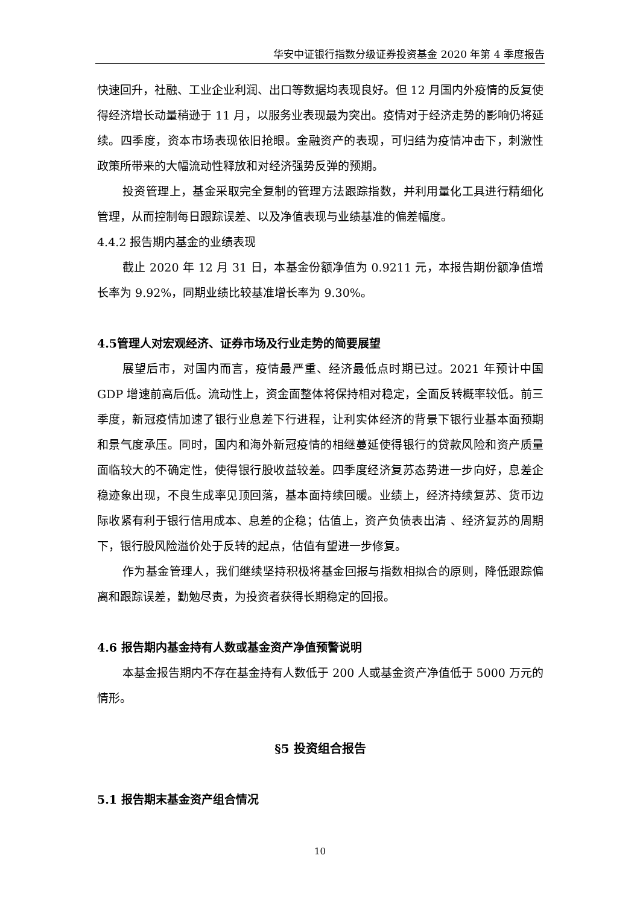华安中证银行指数分级证券投资基金 2020 年第 4 季度报告
快速回升，社融、工业企业利润、出口等数据均表现良好。但 12 月国内外疫情的反复使得经济增长动量稍逊于 11 月，以服务业表现最为突出。疫情对于经济走势的影响仍将延续。四季度，资本市场表现依旧抢眼。金融资产的表现，可归结为疫情冲击下，刺激性政策所带来的大幅流动性释放和对经济强势反弹的预期。
投资管理上，基金采取完全复制的管理方法跟踪指数，并利用量化工具进行精细化管理，从而控制每日跟踪误差、以及净值表现与业绩基准的偏差幅度。
4.4.2 报告期内基金的业绩表现
截止 2020 年 12 月 31 日，本基金份额净值为 0.9211 元，本报告期份额净值增长率为 9.92%，同期业绩比较基准增长率为 9.30%。
4.5管理人对宏观经济、证券市场及行业走势的简要展望
展望后市，对国内而言，疫情最严重、经济最低点时期已过。2021 年预计中国 GDP 增速前高后低。流动性上，资金面整体将保持相对稳定，全面反转概率较低。前三季度，新冠疫情加速了银行业息差下行进程，让利实体经济的背景下银行业基本面预期和景气度承压。同时，国内和海外新冠疫情的相继蔓延使得银行的贷款风险和资产质量面临较大的不确定性，使得银行股收益较差。四季度经济复苏态势进一步向好，息差企稳迹象出现，不良生成率见顶回落，基本面持续回暖。业绩上，经济持续复苏、货币边际收紧有利于银行信用成本、息差的企稳；估值上，资产负债表出清 、经济复苏的周期下，银行股风险溢价处于反转的起点，估值有望进一步修复。
作为基金管理人，我们继续坚持积极将基金回报与指数相拟合的原则，降低跟踪偏离和跟踪误差，勤勉尽责，为投资者获得长期稳定的回报。
4.6 报告期内基金持有人数或基金资产净值预警说明
本基金报告期内不存在基金持有人数低于 200 人或基金资产净值低于 5000 万元的情形。
§5 投资组合报告
5.1 报告期末基金资产组合情况
10